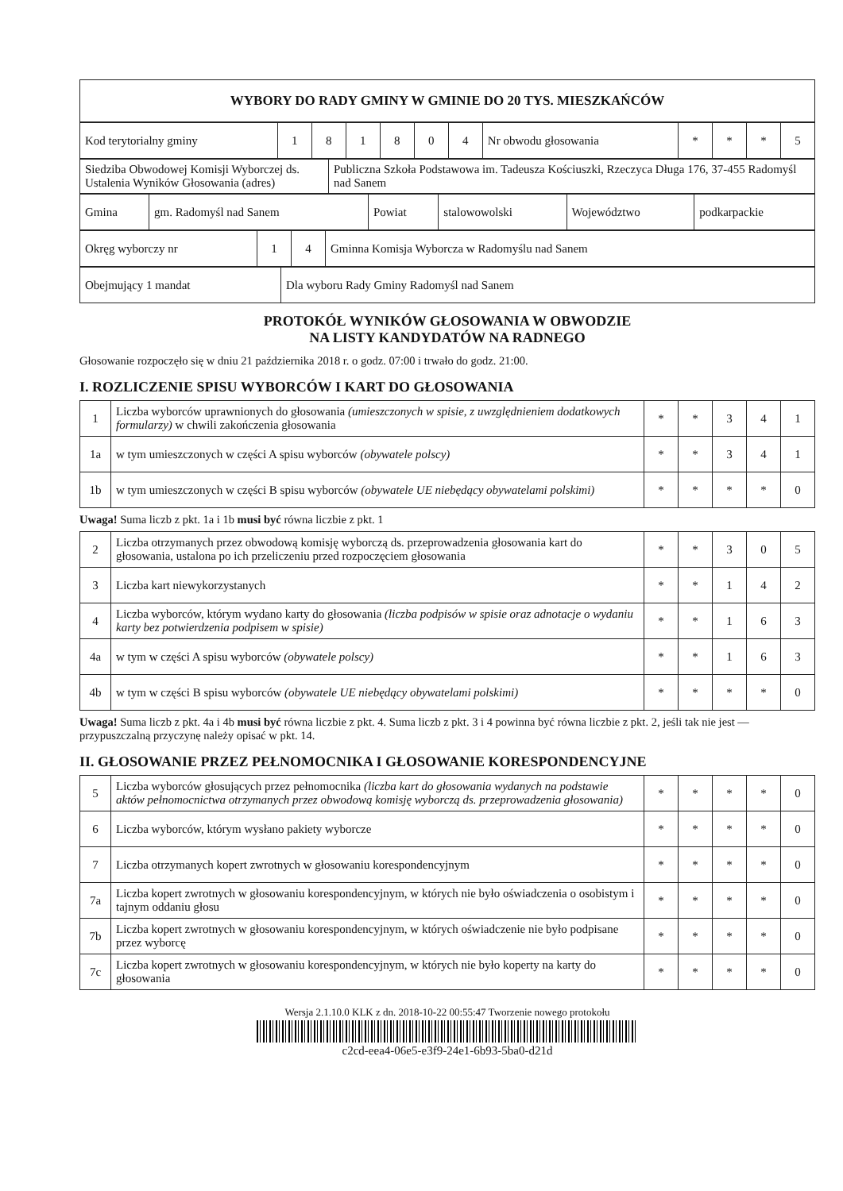| WYBORY DO RADY GMINY W GMINIE DO 20 TYS. MIESZKAŃCÓW |
| Kod terytorialny gminy | 1 | 8 | 1 | 8 | 0 | 4 | Nr obwodu głosowania | * | * | * | 5 |
| Siedziba Obwodowej Komisji Wyborczej ds. Ustalenia Wyników Głosowania (adres) | Publiczna Szkoła Podstawowa im. Tadeusza Kościuszki, Rzeczyca Długa 176, 37-455 Radomyśl nad Sanem |
| Gmina | gm. Radomyśl nad Sanem | Powiat | stalowowolski | Województwo | podkarpackie |
| Okręg wyborczy nr | 1 | 4 | Gminna Komisja Wyborcza w Radomyślu nad Sanem |
| Obejmujący 1 mandat | Dla wyboru Rady Gminy Radomyśl nad Sanem |
PROTOKÓŁ WYNIKÓW GŁOSOWANIA W OBWODZIE
NA LISTY KANDYDATÓW NA RADNEGO
Głosowanie rozpoczęło się w dniu 21 października 2018 r. o godz. 07:00 i trwało do godz. 21:00.
I. ROZLICZENIE SPISU WYBORCÓW I KART DO GŁOSOWANIA
| 1 | Liczba wyborców uprawnionych do głosowania (umieszczonych w spisie, z uwzględnieniem dodatkowych formularzy) w chwili zakończenia głosowania | * | * | 3 | 4 | 1 |
| 1a | w tym umieszczonych w części A spisu wyborców (obywatele polscy) | * | * | 3 | 4 | 1 |
| 1b | w tym umieszczonych w części B spisu wyborców (obywatele UE niebędący obywatelami polskimi) | * | * | * | * | 0 |
Uwaga! Suma liczb z pkt. 1a i 1b musi być równa liczbie z pkt. 1
| 2 | Liczba otrzymanych przez obwodową komisję wyborczą ds. przeprowadzenia głosowania kart do głosowania, ustalona po ich przeliczeniu przed rozpoczęciem głosowania | * | * | 3 | 0 | 5 |
| 3 | Liczba kart niewykorzystanych | * | * | 1 | 4 | 2 |
| 4 | Liczba wyborców, którym wydano karty do głosowania (liczba podpisów w spisie oraz adnotacje o wydaniu karty bez potwierdzenia podpisem w spisie) | * | * | 1 | 6 | 3 |
| 4a | w tym w części A spisu wyborców (obywatele polscy) | * | * | 1 | 6 | 3 |
| 4b | w tym w części B spisu wyborców (obywatele UE niebędący obywatelami polskimi) | * | * | * | * | 0 |
Uwaga! Suma liczb z pkt. 4a i 4b musi być równa liczbie z pkt. 4. Suma liczb z pkt. 3 i 4 powinna być równa liczbie z pkt. 2, jeśli tak nie jest — przypuszczalną przyczynę należy opisać w pkt. 14.
II. GŁOSOWANIE PRZEZ PEŁNOMOCNIKA I GŁOSOWANIE KORESPONDENCYJNE
| 5 | Liczba wyborców głosujących przez pełnomocnika (liczba kart do głosowania wydanych na podstawie aktów pełnomocnictwa otrzymanych przez obwodową komisję wyborczą ds. przeprowadzenia głosowania) | * | * | * | * | 0 |
| 6 | Liczba wyborców, którym wysłano pakiety wyborcze | * | * | * | * | 0 |
| 7 | Liczba otrzymanych kopert zwrotnych w głosowaniu korespondencyjnym | * | * | * | * | 0 |
| 7a | Liczba kopert zwrotnych w głosowaniu korespondencyjnym, w których nie było oświadczenia o osobistym i tajnym oddaniu głosu | * | * | * | * | 0 |
| 7b | Liczba kopert zwrotnych w głosowaniu korespondencyjnym, w których oświadczenie nie było podpisane przez wyborcę | * | * | * | * | 0 |
| 7c | Liczba kopert zwrotnych w głosowaniu korespondencyjnym, w których nie było koperty na karty do głosowania | * | * | * | * | 0 |
Wersja 2.1.10.0 KLK z dn. 2018-10-22 00:55:47 Tworzenie nowego protokołu
c2cd-eea4-06e5-e3f9-24e1-6b93-5ba0-d21d